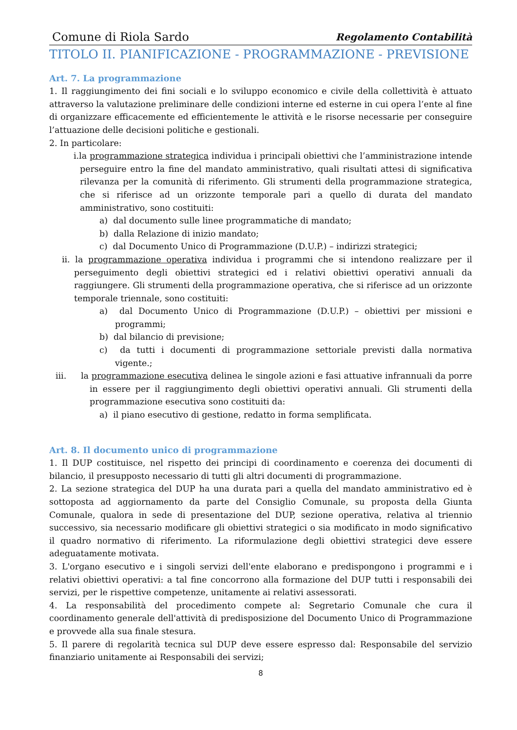Comune di Riola Sardo Regolamento Contabilità
TITOLO II. PIANIFICAZIONE - PROGRAMMAZIONE - PREVISIONE
Art. 7. La programmazione
1. Il raggiungimento dei fini sociali e lo sviluppo economico e civile della collettività è attuato attraverso la valutazione preliminare delle condizioni interne ed esterne in cui opera l’ente al fine di organizzare efficacemente ed efficientemente le attività e le risorse necessarie per conseguire l’attuazione delle decisioni politiche e gestionali.
2. In particolare:
i.la programmazione strategica individua i principali obiettivi che l’amministrazione intende perseguire entro la fine del mandato amministrativo, quali risultati attesi di significativa rilevanza per la comunità di riferimento. Gli strumenti della programmazione strategica, che si riferisce ad un orizzonte temporale pari a quello di durata del mandato amministrativo, sono costituiti:
a) dal documento sulle linee programmatiche di mandato;
b) dalla Relazione di inizio mandato;
c) dal Documento Unico di Programmazione (D.U.P.) – indirizzi strategici;
ii. la programmazione operativa individua i programmi che si intendono realizzare per il perseguimento degli obiettivi strategici ed i relativi obiettivi operativi annuali da raggiungere. Gli strumenti della programmazione operativa, che si riferisce ad un orizzonte temporale triennale, sono costituiti:
a) dal Documento Unico di Programmazione (D.U.P.) – obiettivi per missioni e programmi;
b) dal bilancio di previsione;
c) da tutti i documenti di programmazione settoriale previsti dalla normativa vigente.;
iii. la programmazione esecutiva delinea le singole azioni e fasi attuative infrannuali da porre in essere per il raggiungimento degli obiettivi operativi annuali. Gli strumenti della programmazione esecutiva sono costituiti da:
a) il piano esecutivo di gestione, redatto in forma semplificata.
Art. 8. Il documento unico di programmazione
1. Il DUP costituisce, nel rispetto dei principi di coordinamento e coerenza dei documenti di bilancio, il presupposto necessario di tutti gli altri documenti di programmazione.
2. La sezione strategica del DUP ha una durata pari a quella del mandato amministrativo ed è sottoposta ad aggiornamento da parte del Consiglio Comunale, su proposta della Giunta Comunale, qualora in sede di presentazione del DUP, sezione operativa, relativa al triennio successivo, sia necessario modificare gli obiettivi strategici o sia modificato in modo significativo il quadro normativo di riferimento. La riformulazione degli obiettivi strategici deve essere adeguatamente motivata.
3. L'organo esecutivo e i singoli servizi dell'ente elaborano e predispongono i programmi e i relativi obiettivi operativi: a tal fine concorrono alla formazione del DUP tutti i responsabili dei servizi, per le rispettive competenze, unitamente ai relativi assessorati.
4. La responsabilità del procedimento compete al: Segretario Comunale che cura il coordinamento generale dell'attività di predisposizione del Documento Unico di Programmazione e provvede alla sua finale stesura.
5. Il parere di regolarità tecnica sul DUP deve essere espresso dal: Responsabile del servizio finanziario unitamente ai Responsabili dei servizi;
8